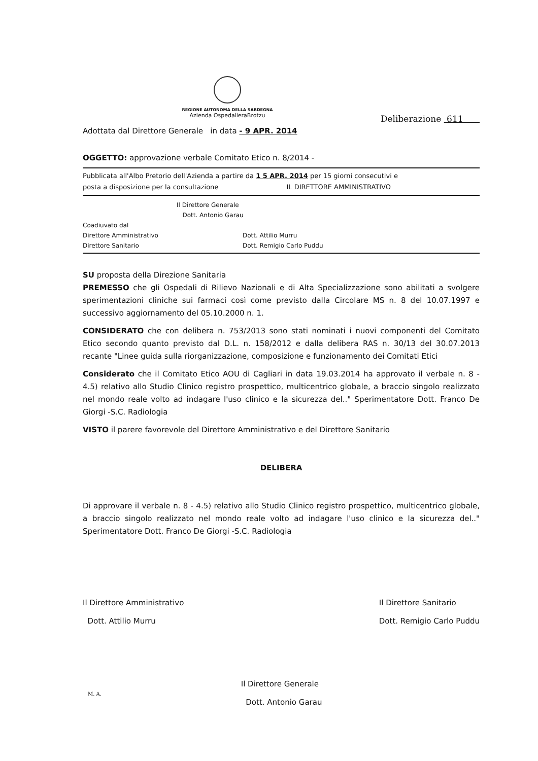REGIONE AUTONOMA DELLA SARDEGNA
Azienda OspedalieraBrotzu
Deliberazione 611
Adottata dal Direttore Generale in data - 9 APR. 2014
OGGETTO: approvazione verbale Comitato Etico n. 8/2014 -
Pubblicata all'Albo Pretorio dell'Azienda a partire da 1 5 APR. 2014 per 15 giorni consecutivi e
posta a disposizione per la consultazione IL DIRETTORE AMMINISTRATIVO
Il Direttore Generale
Dott. Antonio Garau
Coadiuvato dal
Direttore Amministrativo Dott. Attilio Murru
Direttore Sanitario Dott. Remigio Carlo Puddu
SU proposta della Direzione Sanitaria
PREMESSO che gli Ospedali di Rilievo Nazionali e di Alta Specializzazione sono abilitati a svolgere sperimentazioni cliniche sui farmaci così come previsto dalla Circolare MS n. 8 del 10.07.1997 e successivo aggiornamento del 05.10.2000 n. 1.
CONSIDERATO che con delibera n. 753/2013 sono stati nominati i nuovi componenti del Comitato Etico secondo quanto previsto dal D.L. n. 158/2012 e dalla delibera RAS n. 30/13 del 30.07.2013 recante "Linee guida sulla riorganizzazione, composizione e funzionamento dei Comitati Etici
Considerato che il Comitato Etico AOU di Cagliari in data 19.03.2014 ha approvato il verbale n. 8 - 4.5) relativo allo Studio Clinico registro prospettico, multicentrico globale, a braccio singolo realizzato nel mondo reale volto ad indagare l'uso clinico e la sicurezza del.." Sperimentatore Dott. Franco De Giorgi -S.C. Radiologia
VISTO il parere favorevole del Direttore Amministrativo e del Direttore Sanitario
DELIBERA
Di approvare il verbale n. 8 - 4.5) relativo allo Studio Clinico registro prospettico, multicentrico globale, a braccio singolo realizzato nel mondo reale volto ad indagare l'uso clinico e la sicurezza del.." Sperimentatore Dott. Franco De Giorgi -S.C. Radiologia
Il Direttore Amministrativo
Dott. Attilio Murru
Il Direttore Generale
Dott. Antonio Garau
Il Direttore Sanitario
Dott. Remigio Carlo Puddu
M. A.